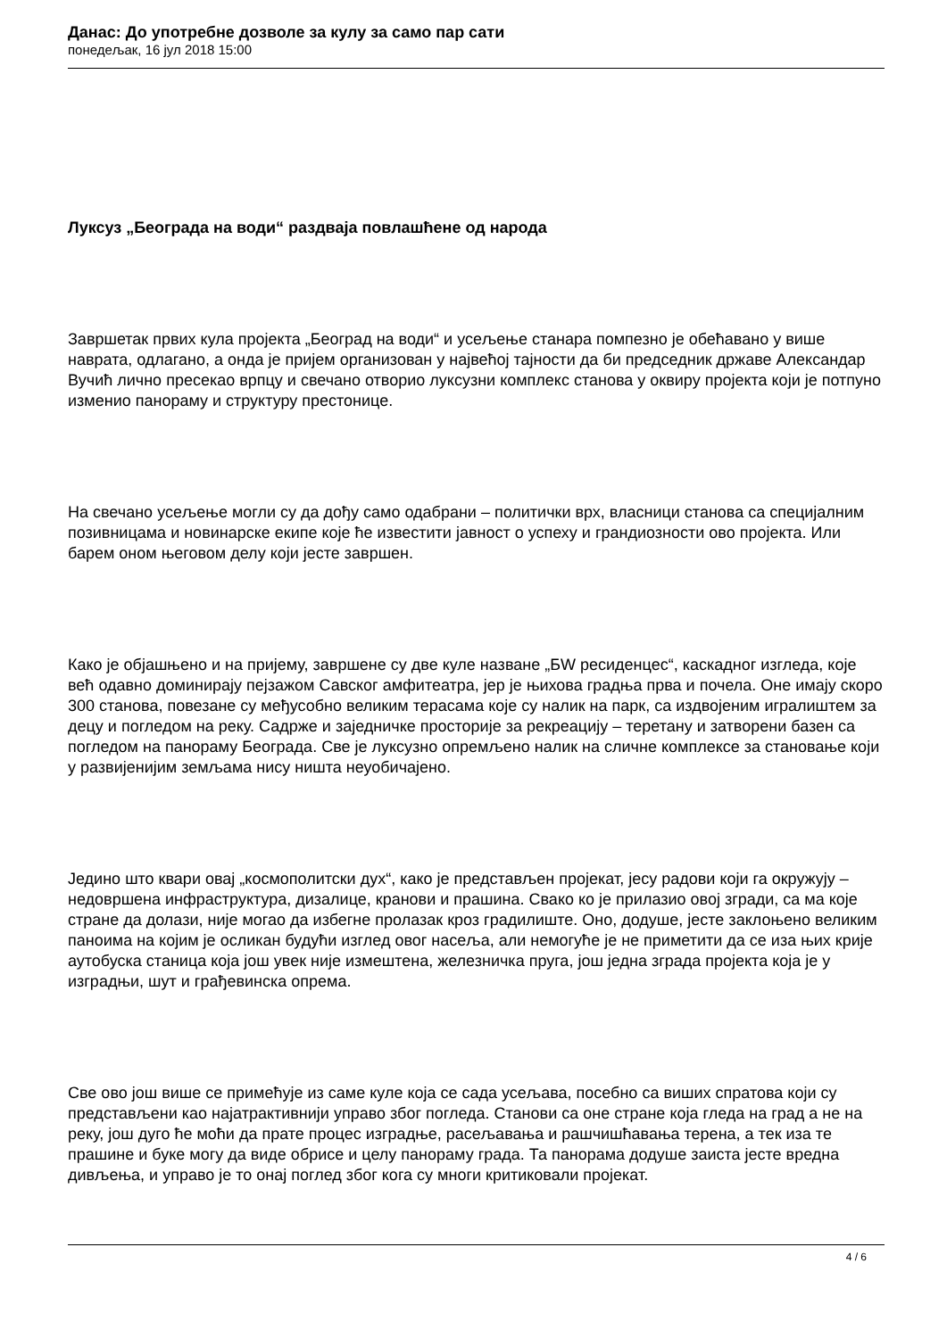Данас: До употребне дозволе за кулу за само пар сати
понедељак, 16 јул 2018 15:00
Луксуз „Београда на води“ раздваја повлашћене од народа
Завршетак првих кула пројекта „Београд на води“ и усељење станара помпезно је обећавано у више наврата, одлагано, а онда је пријем организован у највећој тајности да би председник државе Александар Вучић лично пресекао врпцу и свечано отворио луксузни комплекс станова у оквиру пројекта који је потпуно изменио панораму и структуру престонице.
На свечано усељење могли су да дођу само одабрани – политички врх, власници станова са специјалним позивницама и новинарске екипе које ће известити јавност о успеху и грандиозности ово пројекта. Или барем оном његовом делу који јесте завршен.
Како је објашњено и на пријему, завршене су две куле назване „БW ресиденцес“, каскадног изгледа, које већ одавно доминирају пејзажом Савског амфитеатра, јер је њихова градња прва и почела. Оне имају скоро 300 станова, повезане су међусобно великим терасама које су налик на парк, са издвојеним игралиштем за децу и погледом на реку. Садрже и заједничке просторије за рекреацију – теретану и затворени базен са погледом на панораму Београда. Све је луксузно опремљено налик на сличне комплексе за становање који у развијенијим земљама нису ништа неуобичајено.
Једино што квари овај „космополитски дух“, како је представљен пројекат, јесу радови који га окружују – недовршена инфраструктура, дизалице, кранови и прашина. Свако ко је прилазио овој згради, са ма које стране да долази, није могао да избегне пролазак кроз градилиште. Оно, додуше, јесте заклоњено великим паноима на којим је осликан будући изглед овог насеља, али немогуће је не приметити да се иза њих крије аутобуска станица која још увек није измештена, железничка пруга, још једна зграда пројекта која је у изградњи, шут и грађевинска опрема.
Све ово још више се примећује из саме куле која се сада усељава, посебно са виших спратова који су представљени као најатрактивнији управо због погледа. Станови са оне стране која гледа на град а не на реку, још дуго ће моћи да прате процес изградње, расељавања и рашчишћавања терена, а тек иза те прашине и буке могу да виде обрисе и целу панораму града. Та панорама додуше заиста јесте вредна дивљења, и управо је то онај поглед због кога су многи критиковали пројекат.
4 / 6